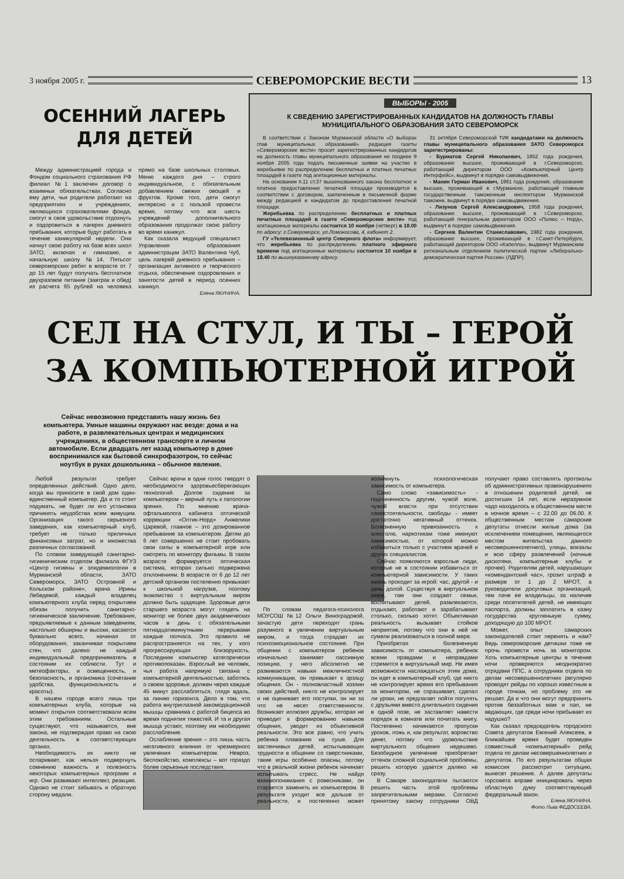3 ноября 2005 г.
СЕВЕРОМОРСКИЕ ВЕСТИ 13
ОСЕННИЙ ЛАГЕРЬ
ДЛЯ ДЕТЕЙ
Между администрацией города и Фондом социального страхования РФ филиал №1 заключен договор о взаимных обязательствах. Согласно ему дети, чьи родители работают на предприятиях и учреждениях, являющихся страхователями фонда, смогут в свое удовольствие отдохнуть и оздоровиться в лагерях дневного пребывания, которые будут работать в течение каникулярной недели. Они начнут свою работу на базе всех школ ЗАТО, включая и гимназию, и начальную школу №14. Пятьсот североморских ребят в возрасте от 7 до 15 лет будут получать бесплатное двухразовое питание (завтрак и обед) из расчета 65 рублей на человека прямо на базе школьных столовых. Меню каждого дня – строго индивидуальное, с обязательным добавлением свежих овощей и фруктов. Кроме того, дети смогут интересно и с пользой провести время, потому что все шесть учреждений дополнительного образования продолжат свою работу во время каникул.
Как сказала ведущий специалист Управления образования администрации ЗАТО Валентина Чуб, цель лагерей дневного пребывания – организация активного и творческого отдыха, обеспечение оздоровления и занятости детей в период осенних каникул.
Елена ЯКУНИНА.
ВЫБОРЫ - 2005
К СВЕДЕНИЮ ЗАРЕГИСТРИРОВАННЫХ КАНДИДАТОВ НА ДОЛЖНОСТЬ ГЛАВЫ МУНИЦИПАЛЬНОГО ОБРАЗОВАНИЯ ЗАТО СЕВЕРОМОРСК
В соответствии с Законом Мурманской области «О выборах глав муниципальных образований» редакция газеты «Североморские вести» просит зарегистрированных кандидатов на должность главы муниципального образования не позднее 9 ноября 2005 года подать письменные заявки на участие в жеребьевке по распределению бесплатных и платных печатных площадей в газете под агитационные материалы.
На основании п.11 ст.37 вышеназванного закона бесплатное и платное предоставление печатной площади производится в соответствии с договором, заключенным в письменной форме между редакцией и кандидатом до предоставления печатной площади.
Жеребьевка по распределению бесплатных и платных печатных площадей в газете «Североморские вести» под агитационные материалы состоится 10 ноября (четверг) в 18.00 по адресу: г.Североморск, ул.Ломоносова, 4, кабинет 2.
ГУ «Телевизионный центр Северного флота» информирует, что жеребьевка по распределению платного эфирного времени под агитационные материалы состоится 10 ноября в 18.40 по вышеуказанному адресу.
31 октября Североморской ТИК кандидатами на должность главы муниципального образования ЗАТО Североморск зарегистрированы:
- Бурматов Сергей Николаевич, 1952 года рождения, образование высшее, проживающий в г.Североморске, работающий директором ООО «Компьютерный Центр Интерфейс», выдвинут в порядке самовыдвижения.
- Манин Герман Иванович, 1961 года рождения, образование высшее, проживающий в г.Мурманске, работающий главным государственным таможенным инспектором Мурманской таможни, выдвинут в порядке самовыдвижения.
- Лизунов Сергей Александрович, 1958 года рождения, образование высшее, проживающий в г.Североморске, работающий генеральным директором ООО «Полюс – Норд», выдвинут в порядке самовыдвижения.
- Сергеев Валентин Станиславович, 1982 года рождения, образование высшее, проживающий в г.Санкт-Петербурге, работающий директором ООО «Капелла», выдвинут Мурманским региональным отделением политической партии «Либерально-демократическая партия России» (ЛДПР).
СЕЛ НА СТУЛ, И ТЫ – ГЕРОЙ
ЗА КОМПЬЮТЕРНОЙ ИГРОЙ
Сейчас невозможно представить нашу жизнь без компьютера. Умные машины окружают нас везде: дома и на работе, в развлекательных центрах и медицинских учреждениях, в общественном транспорте и личном автомобиле. Если двадцать лет назад компьютер в доме воспринимался как бытовой синхрофазотрон, то сейчас ноутбук в руках дошкольника – обычное явление.
Любой результат требует определенных действий. Одно дело, когда вы приносите в свой дом один-единственный компьютер. Да и то стоит подумать, не будет ли его установка причинять неудобства всем живущим. Организация такого серьезного заведения, как компьютерный клуб, требует не только приличных финансовых затрат, но и множества различных согласований.
По словам заведующей санитарно-гигиеническим отделом филиала ФГУЗ «Центр гигиены и эпидемиологии в Мурманской области, ЗАТО Североморск, ЗАТО Островной и Кольском районе», врача Ирины Лебедевой, каждый владелец компьютерного клуба перед открытием обязан получить санитарно-гигиеническое заключение. Требования, предъявляемые к данным заведениям, настолько обширны и высоки, касаются буквально всего, начиная от оборудования, заканчивая покрытием стен, что далеко не каждый индивидуальный предприниматель в состоянии их соблюсти. Тут и метеофакторы, и освещенность, и безопасность, и органомика (сочетание удобства, функциональность и красоты).
В нашем городе всего лишь три компьютерных клуба, которые на момент открытия соответствовали всем этим требованиям. Остальные существуют, что называется, вне закона, не подтверждая право на свою деятельность в соответствующих органах.
Необходимость их никто не оспаривает, как нельзя подвергнуть сомнению важность и полезность некоторых компьютерных программ и игр. Они развивают интеллект, реакцию. Однако не стоит забывать и обратную сторону медали.
Сейчас врачи в одни голос твердят о необходимости здоровьесберегающих технологий. Долгое сидение за компьютером – верный путь к патологии зрения. По мнению врача-офтальмолога кабинета оптической коррекции «Оптик-Норд» Анжелики Царевой, главное – это дозированное пребывание за компьютером. Детям до 6 лет совершенно не стоит пробовать свои силы в компьютерной игре или смотреть по монитору фильмы. В таком возрасте формируется оптическая система, которая сильно подвержена отклонениям. В возрасте от 6 до 12 лет детский организм постепенно привыкает к школьной нагрузке, поэтому знакомство с виртуальным миром должно быть щадящее. Здоровые дети старшего возраста могут глядеть на монитор не более двух академических часов в день с обязательными пятнадцатиминутными перерывами каждые полчаса. Это правило не распространяется на тех, у кого прогрессирующая близорукость. Последним компьютер категорически противопоказан. Взрослый же человек, чья работа напрямую связана с компьютерной деятельностью, заботясь о своем здоровье, должен через каждые 45 минут расслабляться, глядя вдаль, за линию горизонта. Дело в том, что работа внутриглазной аккомодационной мышцы сравнима с работой бицепса во время поднятия тяжестей. И та и другая мышца устают, поэтому им необходимо расслабление.
Ослабление зрения – это лишь часть негативного влияния от чрезмерного увлечения компьютером. Невроз, беспокойство, комплексы – вот гораздо более серьезные последствия.
По словам педагога-психолога МОУСОШ №12 Ольги Виноградовой, зачастую дети переходят грань разумного в увлечении виртуальным миром, и тогда страдает их психоэмоциональное состояние. При общении с компьютером ребенок изначально занимает пассивную позицию, у него абсолютно не развиваются навыки межличностной коммуникации, он привыкает к эрзацу общения. Он - полновластный хозяин своих действий, никто не контролирует и не оценивает его поступки, он ни за что не несет ответственности. Возникает иллюзия дружбы, которая не приводит к формированию навыков общения, уводит из объективной реальности. Это все равно, что учить ребенка плаванию на суше. Для застенчивых детей, испытывающих трудности в общении со сверстниками, такие игры особенно опасны, потому что в реальной жизни ребенок начинает испытывать стресс. Не найдя взаимопонимания с ровесниками, он старается заменить их компьютером. В результате уходит все дальше от реальности, и постепенно может возникнуть психологическая зависимость от компьютера.
Само слово «зависимость» - подчиненность другим, чужой воле, чужой власти при отсутствии самостоятельности, свободы - имеет достаточно негативный оттенок. Болезненную привязанность к алкоголю, наркотикам тоже именуют зависимостью, от которой можно избавиться только с участием врачей и других специалистов.
Сейчас появляются взрослые люди, которые не в состоянии избавиться от компьютерной зависимости. У таких жизнь проходит за игрой: час, другой - и день долой. Существуя в виртуальном мире, там они создают семьи, воспитывают детей, развлекаются, отдыхают, работают и зарабатывают столько, сколько хотят. Объективная реальность вызывает стойкое неприятие, потому что они в ней не сумели реализоваться в полной мере.
Приобретая болезненную зависимость от компьютера, ребенок всеми правдами и неправдами стремится в виртуальный мир. Не имея возможности наслаждаться этим дома, он идет в компьютерный клуб, где никто не контролирует время его пребывания за монитором, не спрашивает, сделал ли уроки, не предлагает пойти погулять с друзьями вместо длительного сидения в одной позе, не заставляет навести порядок в комнате или почитать книгу. Постепенно начинаются пропуски уроков, ложь и, как результат, воровство денег, потому что удовольствие виртуального общения недешево. Безобидное увлечение приобретает оттенок сложной социальной проблемы, решить которую удается далеко не сразу.
В Самаре законодатели пытаются решить часть этой проблемы запретительными мерами. Согласно принятому закону сотрудники ОВД получают право составлять протоколы об административных правонарушениях в отношении родителей детей, не достигших 14 лет, если неразумное чадо находилось в общественном месте в ночное время – с 22.00 до 06.00. К общественным местам самарские депутаты отнесли жилые дома (за исключением помещения, являющегося местом жительства данного несовершеннолетнего), улицы, вокзалы и всю сферу развлечений (ночные дискотеки, компьютерные клубы и прочее). Родителям детей, нарушающих «комендантский час», грозит штраф в размере от 1 до 2 МРОТ, а руководители досуговых организаций, тем паче ее владельцы, за наличие среди посетителей детей, не имеющих паспорта, должны заплатить в казну государства кругленькую сумму, доходящую до 100 МРОТ.
Может, опыт самарских законодателей стоит перенять и нам? Ведь североморские детишки тоже не прочь провести ночь за монитором. Хоть компьютерные центры в течение ночи проверяются неоднократно отрядами ППС, а сотрудники отдела по делам несовершеннолетних регулярно проводят рейды по хорошо известным в городе точкам, но проблему это не решает. Да и что они могут предпринять против беззаботных мам и пап, не ведающих, где среди ночи пребывает их чадушко?
Как сказал председатель городского Совета депутатов Евгений Алексеев, в ближайшее время будет проведен совместный «компьютерный» рейд отдела по делам несовершеннолетних и депутатов. По его результатам общая комиссия рассмотрит ситуацию, вынесет решение. А далее депутаты горсовета вправе инициировать через областную думу соответствующий федеральный закон.
Елена ЯКУНИНА.
Фото Льва ФЕДОСЕЕВА.